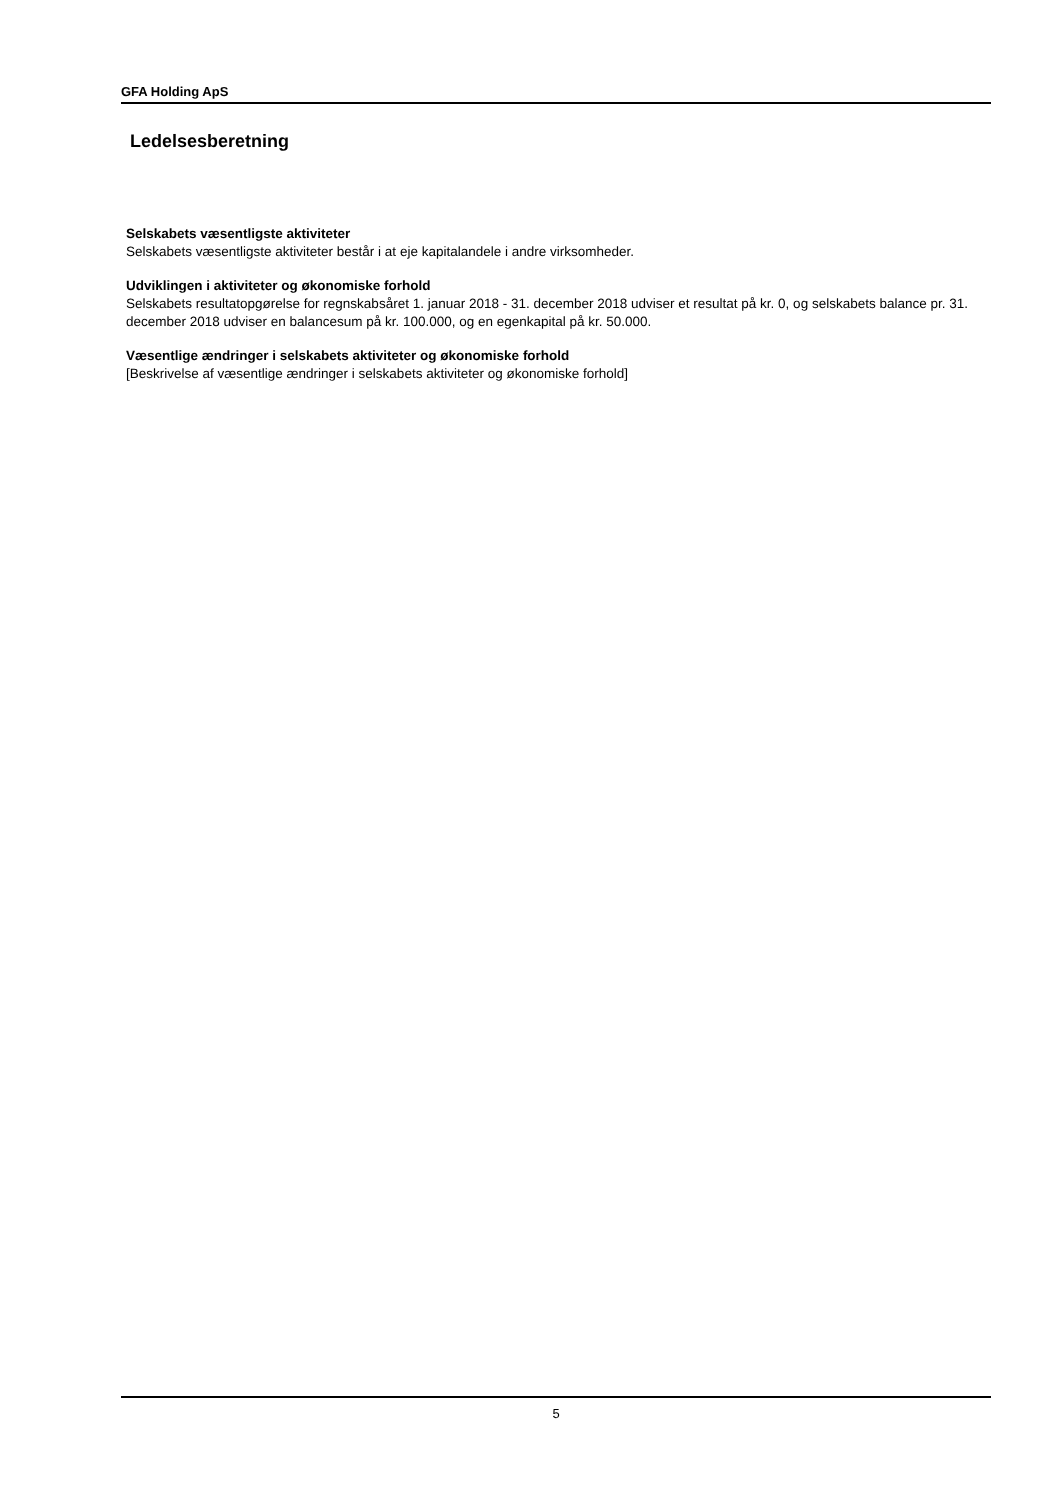GFA Holding ApS
Ledelsesberetning
Selskabets væsentligste aktiviteter
Selskabets væsentligste aktiviteter består i at eje kapitalandele i andre virksomheder.
Udviklingen i aktiviteter og økonomiske forhold
Selskabets resultatopgørelse for regnskabsåret 1. januar 2018 - 31. december 2018 udviser et resultat på kr. 0, og selskabets balance pr. 31. december 2018 udviser en balancesum på kr. 100.000, og en egenkapital på kr. 50.000.
Væsentlige ændringer i selskabets aktiviteter og økonomiske forhold
[Beskrivelse af væsentlige ændringer i selskabets aktiviteter og økonomiske forhold]
5